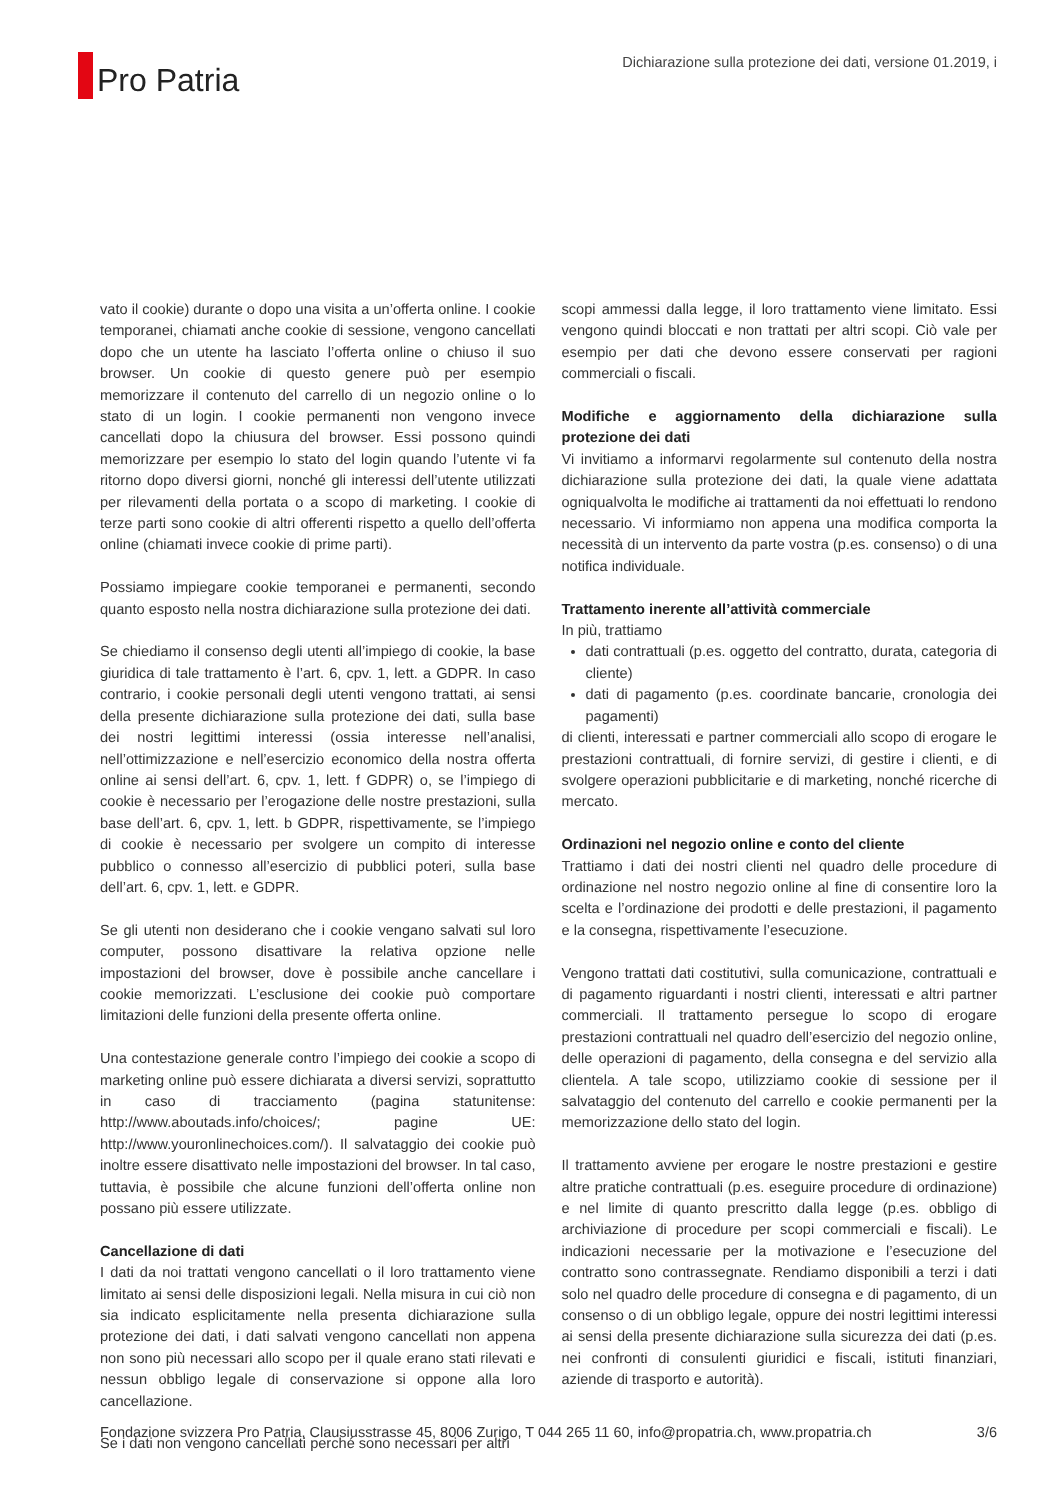Pro Patria
Dichiarazione sulla protezione dei dati, versione 01.2019, i
vato il cookie) durante o dopo una visita a un’offerta online. I cookie temporanei, chiamati anche cookie di sessione, vengono cancellati dopo che un utente ha lasciato l’offerta online o chiuso il suo browser. Un cookie di questo genere può per esempio memorizzare il contenuto del carrello di un negozio online o lo stato di un login. I cookie permanenti non vengono invece cancellati dopo la chiusura del browser. Essi possono quindi memorizzare per esempio lo stato del login quando l’utente vi fa ritorno dopo diversi giorni, nonché gli interessi dell’utente utilizzati per rilevamenti della portata o a scopo di marketing. I cookie di terze parti sono cookie di altri offerenti rispetto a quello dell’offerta online (chiamati invece cookie di prime parti).
Possiamo impiegare cookie temporanei e permanenti, secondo quanto esposto nella nostra dichiarazione sulla protezione dei dati.
Se chiediamo il consenso degli utenti all’impiego di cookie, la base giuridica di tale trattamento è l’art. 6, cpv. 1, lett. a GDPR. In caso contrario, i cookie personali degli utenti vengono trattati, ai sensi della presente dichiarazione sulla protezione dei dati, sulla base dei nostri legittimi interessi (ossia interesse nell’analisi, nell’ottimizzazione e nell’esercizio economico della nostra offerta online ai sensi dell’art. 6, cpv. 1, lett. f GDPR) o, se l’impiego di cookie è necessario per l’erogazione delle nostre prestazioni, sulla base dell’art. 6, cpv. 1, lett. b GDPR, rispettivamente, se l’impiego di cookie è necessario per svolgere un compito di interesse pubblico o connesso all’esercizio di pubblici poteri, sulla base dell’art. 6, cpv. 1, lett. e GDPR.
Se gli utenti non desiderano che i cookie vengano salvati sul loro computer, possono disattivare la relativa opzione nelle impostazioni del browser, dove è possibile anche cancellare i cookie memorizzati. L’esclusione dei cookie può comportare limitazioni delle funzioni della presente offerta online.
Una contestazione generale contro l’impiego dei cookie a scopo di marketing online può essere dichiarata a diversi servizi, soprattutto in caso di tracciamento (pagina statunitense: http://www.aboutads.info/choices/; pagine UE: http://www.youronlinechoices.com/). Il salvataggio dei cookie può inoltre essere disattivato nelle impostazioni del browser. In tal caso, tuttavia, è possibile che alcune funzioni dell’offerta online non possano più essere utilizzate.
Cancellazione di dati
I dati da noi trattati vengono cancellati o il loro trattamento viene limitato ai sensi delle disposizioni legali. Nella misura in cui ciò non sia indicato esplicitamente nella presenta dichiarazione sulla protezione dei dati, i dati salvati vengono cancellati non appena non sono più necessari allo scopo per il quale erano stati rilevati e nessun obbligo legale di conservazione si oppone alla loro cancellazione.
Se i dati non vengono cancellati perché sono necessari per altri
scopi ammessi dalla legge, il loro trattamento viene limitato. Essi vengono quindi bloccati e non trattati per altri scopi. Ciò vale per esempio per dati che devono essere conservati per ragioni commerciali o fiscali.
Modifiche e aggiornamento della dichiarazione sulla protezione dei dati
Vi invitiamo a informarvi regolarmente sul contenuto della nostra dichiarazione sulla protezione dei dati, la quale viene adattata ogniqualvolta le modifiche ai trattamenti da noi effettuati lo rendono necessario. Vi informiamo non appena una modifica comporta la necessità di un intervento da parte vostra (p.es. consenso) o di una notifica individuale.
Trattamento inerente all’attività commerciale
In più, trattiamo
dati contrattuali (p.es. oggetto del contratto, durata, categoria di cliente)
dati di pagamento (p.es. coordinate bancarie, cronologia dei pagamenti)
di clienti, interessati e partner commerciali allo scopo di erogare le prestazioni contrattuali, di fornire servizi, di gestire i clienti, e di svolgere operazioni pubblicitarie e di marketing, nonché ricerche di mercato.
Ordinazioni nel negozio online e conto del cliente
Trattiamo i dati dei nostri clienti nel quadro delle procedure di ordinazione nel nostro negozio online al fine di consentire loro la scelta e l’ordinazione dei prodotti e delle prestazioni, il pagamento e la consegna, rispettivamente l’esecuzione.
Vengono trattati dati costitutivi, sulla comunicazione, contrattuali e di pagamento riguardanti i nostri clienti, interessati e altri partner commerciali. Il trattamento persegue lo scopo di erogare prestazioni contrattuali nel quadro dell’esercizio del negozio online, delle operazioni di pagamento, della consegna e del servizio alla clientela. A tale scopo, utilizziamo cookie di sessione per il salvataggio del contenuto del carrello e cookie permanenti per la memorizzazione dello stato del login.
Il trattamento avviene per erogare le nostre prestazioni e gestire altre pratiche contrattuali (p.es. eseguire procedure di ordinazione) e nel limite di quanto prescritto dalla legge (p.es. obbligo di archiviazione di procedure per scopi commerciali e fiscali). Le indicazioni necessarie per la motivazione e l’esecuzione del contratto sono contrassegnate. Rendiamo disponibili a terzi i dati solo nel quadro delle procedure di consegna e di pagamento, di un consenso o di un obbligo legale, oppure dei nostri legittimi interessi ai sensi della presente dichiarazione sulla sicurezza dei dati (p.es. nei confronti di consulenti giuridici e fiscali, istituti finanziari, aziende di trasporto e autorità).
Fondazione svizzera Pro Patria, Clausiusstrasse 45, 8006 Zurigo, T 044 265 11 60, info@propatria.ch, www.propatria.ch 3/6